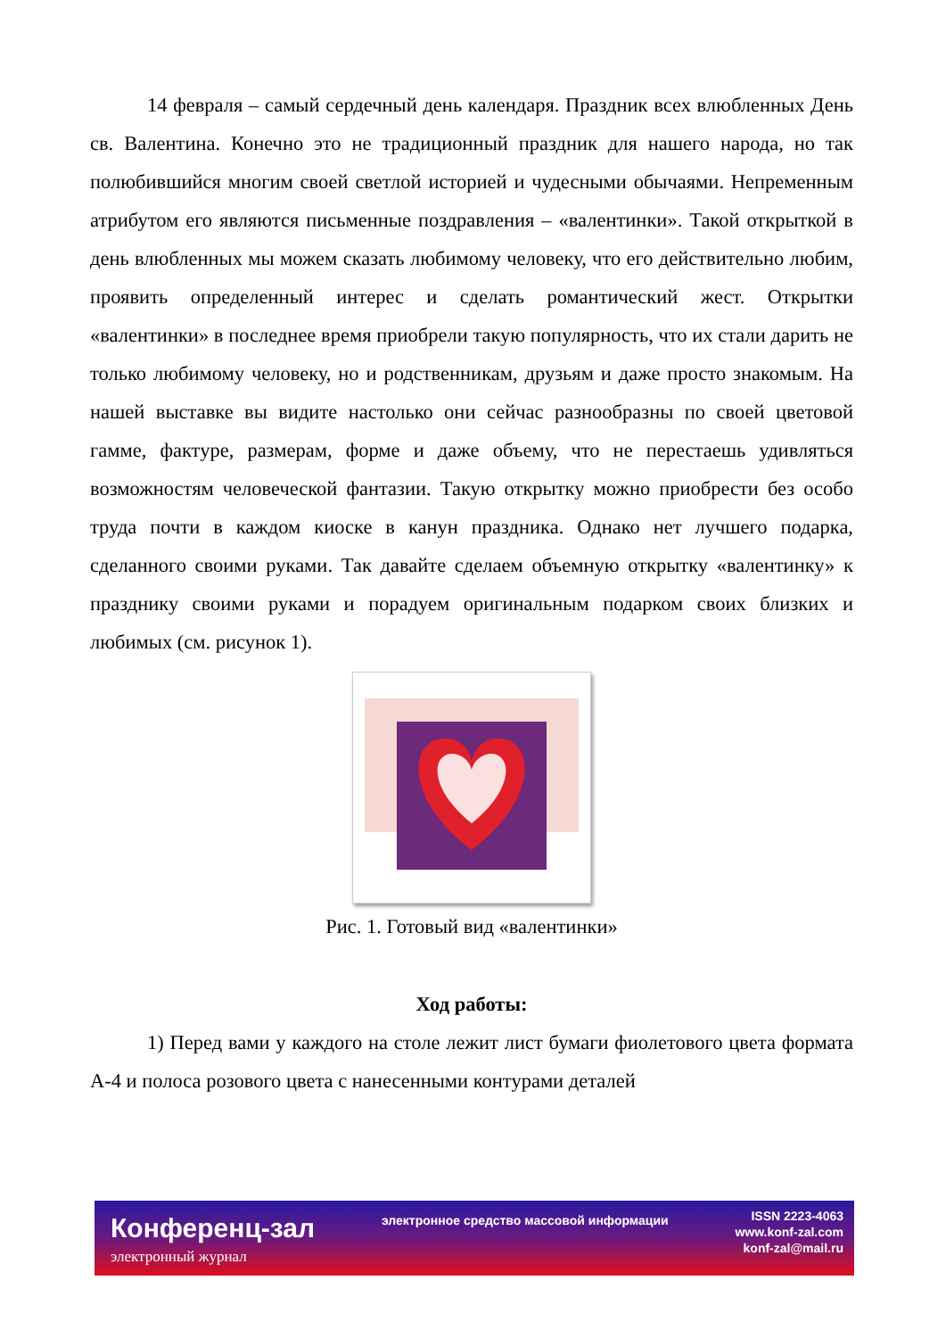14 февраля – самый сердечный день календаря. Праздник всех влюбленных День св. Валентина. Конечно это не традиционный праздник для нашего народа, но так полюбившийся многим своей светлой историей и чудесными обычаями. Непременным атрибутом его являются письменные поздравления – «валентинки». Такой открыткой в день влюбленных мы можем сказать любимому человеку, что его действительно любим, проявить определенный интерес и сделать романтический жест. Открытки «валентинки» в последнее время приобрели такую популярность, что их стали дарить не только любимому человеку, но и родственникам, друзьям и даже просто знакомым. На нашей выставке вы видите настолько они сейчас разнообразны по своей цветовой гамме, фактуре, размерам, форме и даже объему, что не перестаешь удивляться возможностям человеческой фантазии. Такую открытку можно приобрести без особо труда почти в каждом киоске в канун праздника. Однако нет лучшего подарка, сделанного своими руками. Так давайте сделаем объемную открытку «валентинку» к празднику своими руками и порадуем оригинальным подарком своих близких и любимых (см. рисунок 1).
Рис. 1. Готовый вид «валентинки»
Ход работы:
1) Перед вами у каждого на столе лежит лист бумаги фиолетового цвета формата А-4 и полоса розового цвета с нанесенными контурами деталей
Конференц-зал
электронный журнал
электронное средство массовой информации
ISSN 2223-4063
www.konf-zal.com
konf-zal@mail.ru